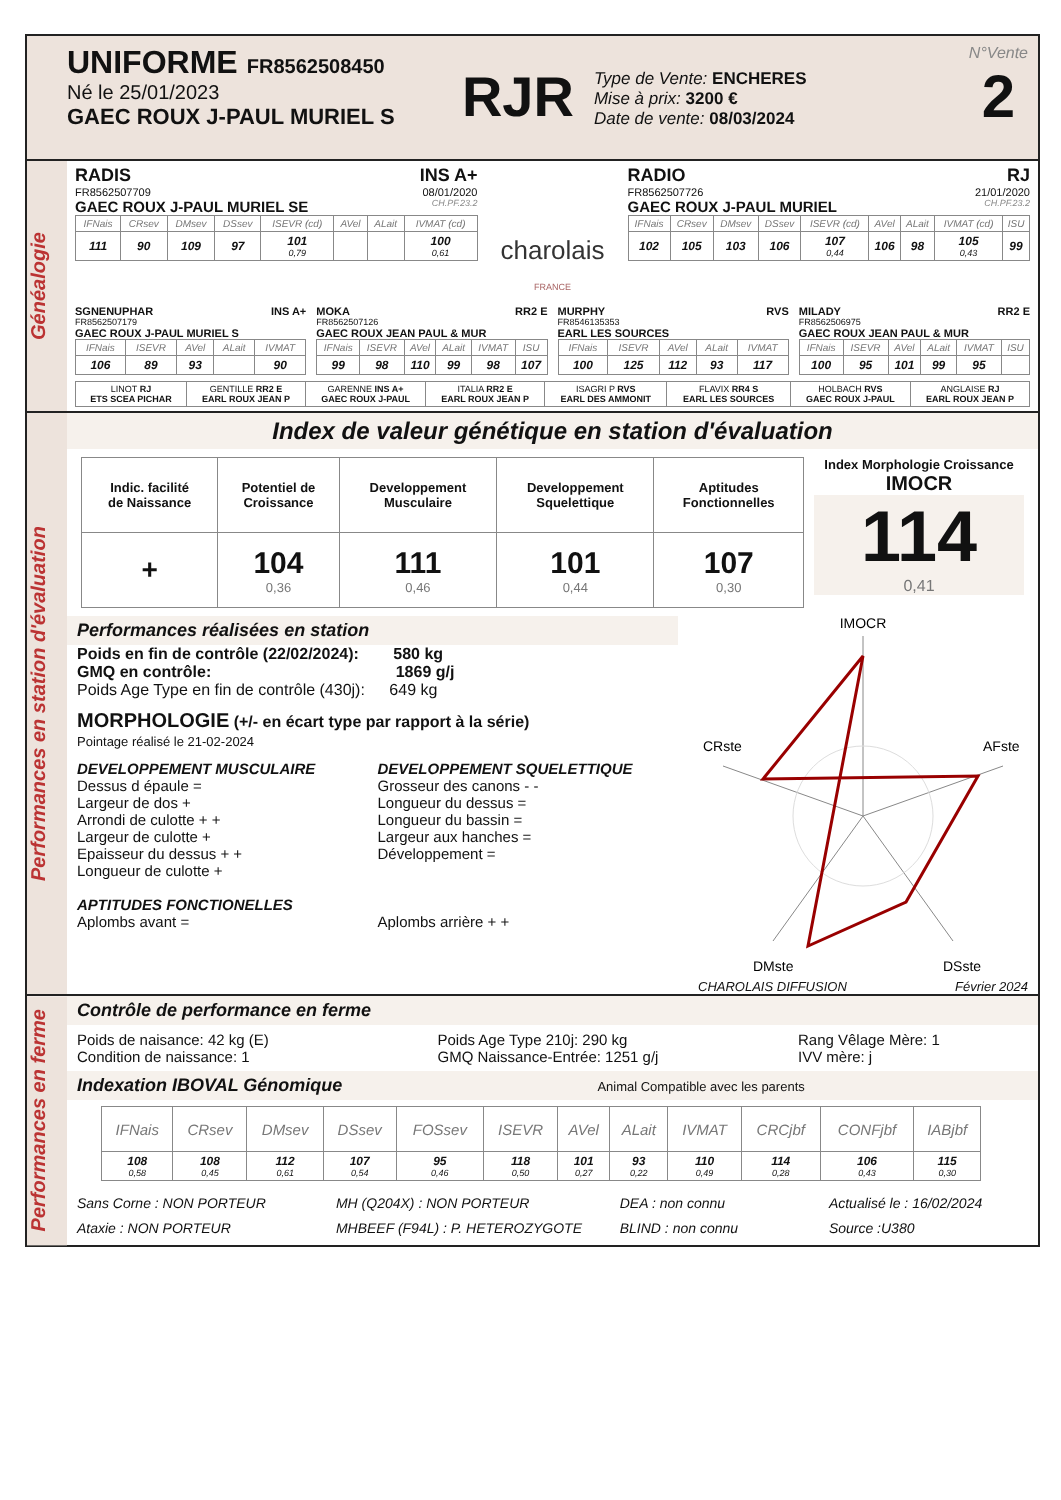UNIFORME FR8562508450
Né le 25/01/2023
GAEC ROUX J-PAUL MURIEL S
RJR
Type de Vente: ENCHERES
Mise à prix: 3200 €
Date de vente: 08/03/2024
N°Vente
2
Généalogie
RADIS INS A+
FR8562507709 08/01/2020
GAEC ROUX J-PAUL MURIEL SE CH.PF.23.2
| IFNais | CRsev | DMsev | DSsev | ISEVR (cd) | AVel | ALait | IVMAT (cd) |
| --- | --- | --- | --- | --- | --- | --- | --- |
| 111 | 90 | 109 | 97 | 101 0,79 | | | 100 0,61 |
charolais
FRANCE
RADIO RJ
FR8562507726 21/01/2020
GAEC ROUX J-PAUL MURIEL CH.PF.23.2
| IFNais | CRsev | DMsev | DSsev | ISEVR (cd) | AVel | ALait | IVMAT (cd) | ISU |
| --- | --- | --- | --- | --- | --- | --- | --- | --- |
| 102 | 105 | 103 | 106 | 107 0,44 | 106 | 98 | 105 0,43 | 99 |
SGNENUPHAR INS A+
FR8562507179
GAEC ROUX J-PAUL MURIEL S
| IFNais | ISEVR | AVel | ALait | IVMAT |
| --- | --- | --- | --- | --- |
| 106 | 89 | 93 | | 90 |
MOKA RR2 E
FR8562507126
GAEC ROUX JEAN PAUL & MUR
| IFNais | ISEVR | AVel | ALait | IVMAT | ISU |
| --- | --- | --- | --- | --- | --- |
| 99 | 98 | 110 | 99 | 98 | 107 |
MURPHY RVS
FR8546135353
EARL LES SOURCES
| IFNais | ISEVR | AVel | ALait | IVMAT |
| --- | --- | --- | --- | --- |
| 100 | 125 | 112 | 93 | 117 |
MILADY RR2 E
FR8562506975
GAEC ROUX JEAN PAUL & MUR
| IFNais | ISEVR | AVel | ALait | IVMAT | ISU |
| --- | --- | --- | --- | --- | --- |
| 100 | 95 | 101 | 99 | 95 | |
| LINOT RJ ETS SCEA PICHAR | GENTILLE RR2 E EARL ROUX JEAN P | GARENNE INS A+ GAEC ROUX J-PAUL | ITALIA RR2 E EARL ROUX JEAN P | ISAGRI P RVS EARL DES AMMONIT | FLAVIX RR4 S EARL LES SOURCES | HOLBACH RVS GAEC ROUX J-PAUL | ANGLAISE RJ EARL ROUX JEAN P |
Performances en station d'évaluation
Index de valeur génétique en station d'évaluation
| Indic. facilité de Naissance | Potentiel de Croissance | Developpement Musculaire | Developpement Squelettique | Aptitudes Fonctionnelles |
| + | 104 0,36 | 111 0,46 | 101 0,44 | 107 0,30 |
Index Morphologie Croissance
IMOCR
114
0,41
Performances réalisées en station
Poids en fin de contrôle (22/02/2024): 580 kg
GMQ en contrôle: 1869 g/j
Poids Age Type en fin de contrôle (430j): 649 kg
MORPHOLOGIE (+/- en écart type par rapport à la série)
Pointage réalisé le 21-02-2024
DEVELOPPEMENT MUSCULAIRE
Dessus d épaule =
Largeur de dos +
Arrondi de culotte + +
Largeur de culotte +
Epaisseur du dessus + +
Longueur de culotte +
APTITUDES FONCTIONELLES
Aplombs avant =
DEVELOPPEMENT SQUELETTIQUE
Grosseur des canons - -
Longueur du dessus =
Longueur du bassin =
Largeur aux hanches =
Développement =
Aplombs arrière + +
IMOCR
CRste
AFste
DMste
DSste
CHAROLAIS DIFFUSION Février 2024
Performances en ferme
Contrôle de performance en ferme
Poids de naisance: 42 kg (E)
Condition de naissance: 1
Poids Age Type 210j: 290 kg
GMQ Naissance-Entrée: 1251 g/j
Rang Vêlage Mère: 1
IVV mère: j
Indexation IBOVAL Génomique Animal Compatible avec les parents
| IFNais | CRsev | DMsev | DSsev | FOSsev | ISEVR | AVel | ALait | IVMAT | CRCjbf | CONFjbf | IABjbf |
| --- | --- | --- | --- | --- | --- | --- | --- | --- | --- | --- | --- |
| 108 0,58 | 108 0,45 | 112 0,61 | 107 0,54 | 95 0,46 | 118 0,50 | 101 0,27 | 93 0,22 | 110 0,49 | 114 0,28 | 106 0,43 | 115 0,30 |
Sans Corne : NON PORTEUR
Ataxie : NON PORTEUR
MH (Q204X) : NON PORTEUR
MHBEEF (F94L) : P. HETEROZYGOTE
DEA : non connu
BLIND : non connu
Actualisé le : 16/02/2024
Source :U380